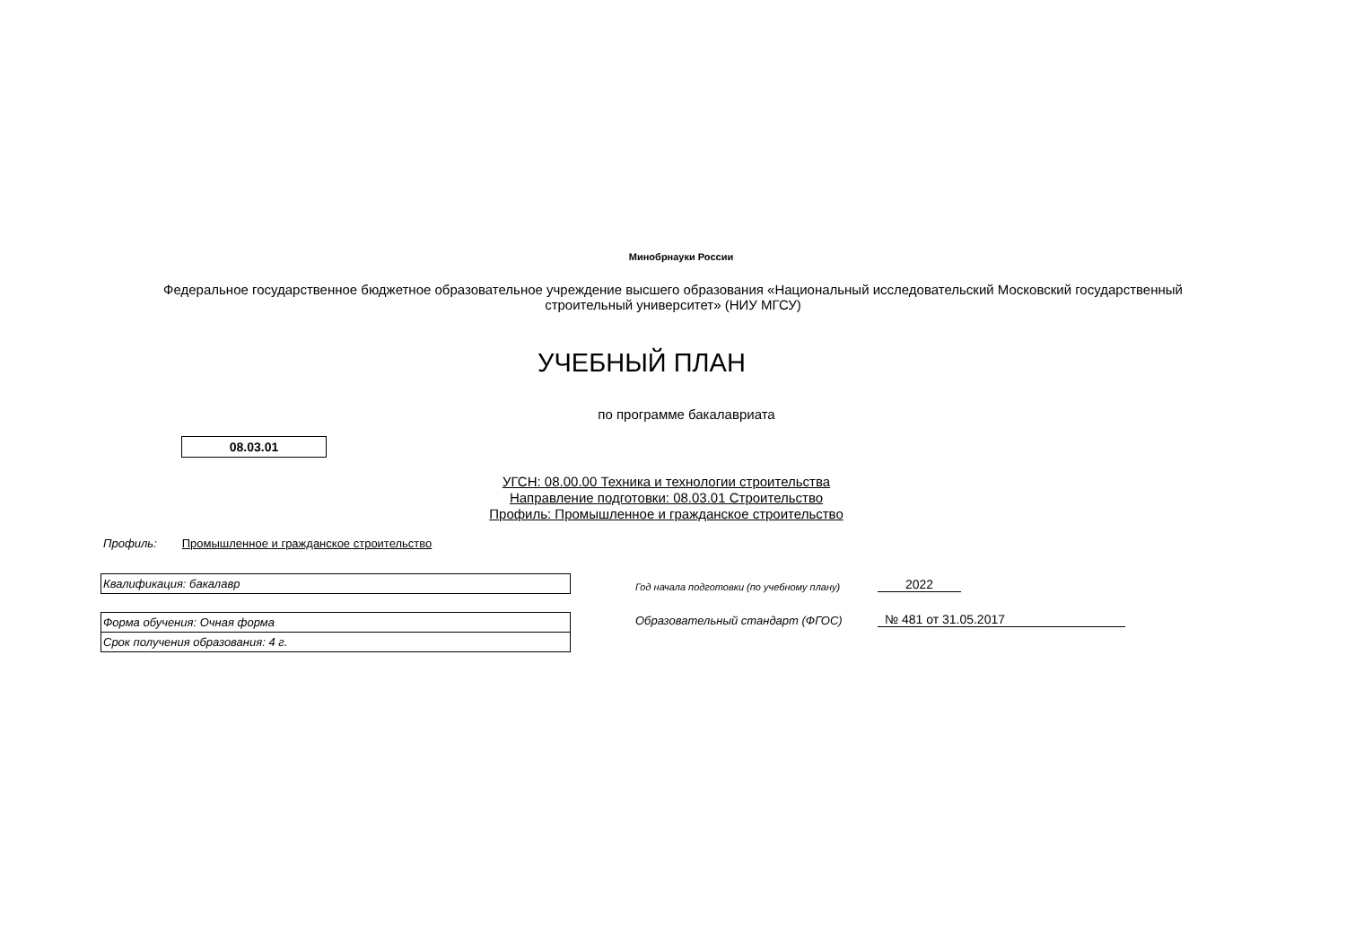Минобрнауки России
Федеральное государственное бюджетное образовательное учреждение высшего образования «Национальный исследовательский Московский государственный строительный университет» (НИУ МГСУ)
УЧЕБНЫЙ ПЛАН
по программе бакалавриата
08.03.01
УГСН: 08.00.00 Техника и технологии строительства
Направление подготовки: 08.03.01 Строительство
Профиль: Промышленное и гражданское строительство
Профиль: Промышленное и гражданское строительство
Квалификация: бакалавр
Форма обучения: Очная форма
Срок получения образования: 4 г.
Год начала подготовки (по учебному плану) 2022
Образовательный стандарт (ФГОС) № 481 от 31.05.2017